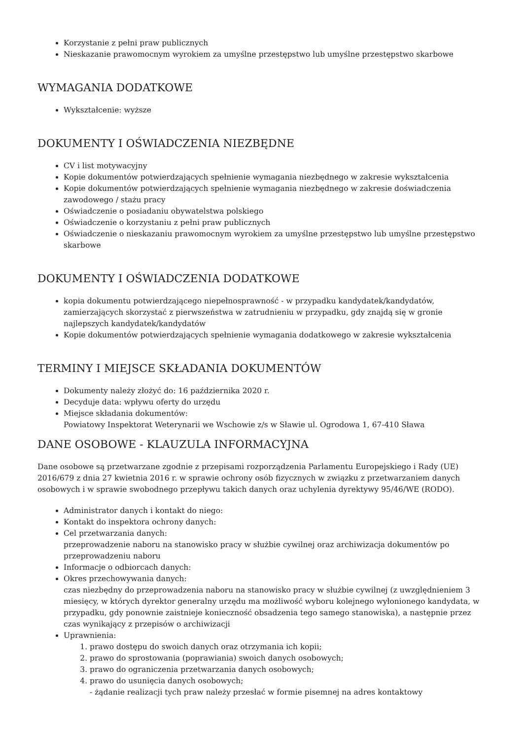Korzystanie z pełni praw publicznych
Nieskazanie prawomocnym wyrokiem za umyślne przestępstwo lub umyślne przestępstwo skarbowe
WYMAGANIA DODATKOWE
Wykształcenie: wyższe
DOKUMENTY I OŚWIADCZENIA NIEZBĘDNE
CV i list motywacyjny
Kopie dokumentów potwierdzających spełnienie wymagania niezbędnego w zakresie wykształcenia
Kopie dokumentów potwierdzających spełnienie wymagania niezbędnego w zakresie doświadczenia zawodowego / stażu pracy
Oświadczenie o posiadaniu obywatelstwa polskiego
Oświadczenie o korzystaniu z pełni praw publicznych
Oświadczenie o nieskazaniu prawomocnym wyrokiem za umyślne przestępstwo lub umyślne przestępstwo skarbowe
DOKUMENTY I OŚWIADCZENIA DODATKOWE
kopia dokumentu potwierdzającego niepełnosprawność - w przypadku kandydatek/kandydatów, zamierzających skorzystać z pierwszeństwa w zatrudnieniu w przypadku, gdy znajdą się w gronie najlepszych kandydatek/kandydatów
Kopie dokumentów potwierdzających spełnienie wymagania dodatkowego w zakresie wykształcenia
TERMINY I MIEJSCE SKŁADANIA DOKUMENTÓW
Dokumenty należy złożyć do: 16 października 2020 r.
Decyduje data: wpływu oferty do urzędu
Miejsce składania dokumentów:
Powiatowy Inspektorat Weterynarii we Wschowie z/s w Sławie ul. Ogrodowa 1, 67-410 Sława
DANE OSOBOWE - KLAUZULA INFORMACYJNA
Dane osobowe są przetwarzane zgodnie z przepisami rozporządzenia Parlamentu Europejskiego i Rady (UE) 2016/679 z dnia 27 kwietnia 2016 r. w sprawie ochrony osób fizycznych w związku z przetwarzaniem danych osobowych i w sprawie swobodnego przepływu takich danych oraz uchylenia dyrektywy 95/46/WE (RODO).
Administrator danych i kontakt do niego:
Kontakt do inspektora ochrony danych:
Cel przetwarzania danych:
przeprowadzenie naboru na stanowisko pracy w służbie cywilnej oraz archiwizacja dokumentów po przeprowadzeniu naboru
Informacje o odbiorcach danych:
Okres przechowywania danych:
czas niezbędny do przeprowadzenia naboru na stanowisko pracy w służbie cywilnej (z uwzględnieniem 3 miesięcy, w których dyrektor generalny urzędu ma możliwość wyboru kolejnego wyłonionego kandydata, w przypadku, gdy ponownie zaistnieje konieczność obsadzenia tego samego stanowiska), a następnie przez czas wynikający z przepisów o archiwizacji
Uprawnienia:
1. prawo dostępu do swoich danych oraz otrzymania ich kopii;
2. prawo do sprostowania (poprawiania) swoich danych osobowych;
3. prawo do ograniczenia przetwarzania danych osobowych;
4. prawo do usunięcia danych osobowych;
- żądanie realizacji tych praw należy przesłać w formie pisemnej na adres kontaktowy